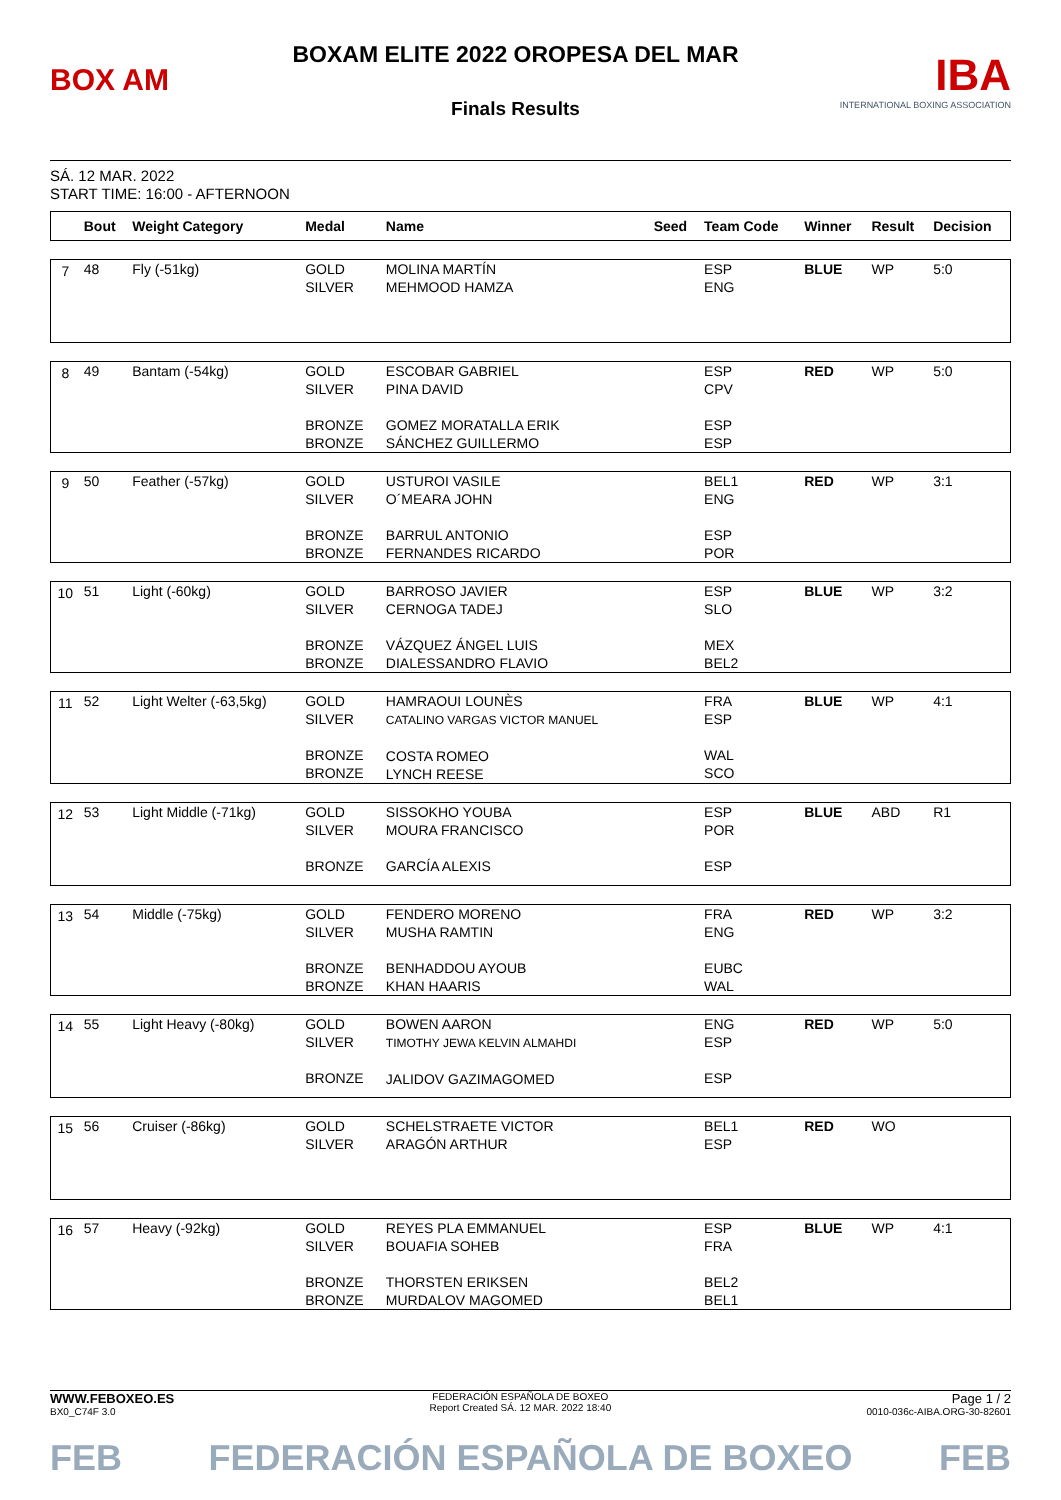BOX AM
BOXAM ELITE 2022 OROPESA DEL MAR
Finals Results
IBA
INTERNATIONAL BOXING ASSOCIATION
SÁ. 12 MAR. 2022
START TIME: 16:00 - AFTERNOON
| | Bout | Weight Category | Medal | Name | Seed | Team Code | Winner | Result | Decision |
| --- | --- | --- | --- | --- | --- | --- | --- | --- | --- |
| 7 | 48 | Fly (-51kg) | GOLD SILVER | MOLINA MARTÍN MEHMOOD HAMZA | | ESP ENG | BLUE | WP | 5:0 |
| 8 | 49 | Bantam (-54kg) | GOLD SILVER BRONZE BRONZE | ESCOBAR GABRIEL PINA DAVID GOMEZ MORATALLA ERIK SÁNCHEZ GUILLERMO | | ESP CPV ESP ESP | RED | WP | 5:0 |
| 9 | 50 | Feather (-57kg) | GOLD SILVER BRONZE BRONZE | USTUROI VASILE O´MEARA JOHN BARRUL ANTONIO FERNANDES RICARDO | | BEL1 ENG ESP POR | RED | WP | 3:1 |
| 10 | 51 | Light (-60kg) | GOLD SILVER BRONZE BRONZE | BARROSO JAVIER CERNOGA TADEJ VÁZQUEZ ÁNGEL LUIS DIALESSANDRO FLAVIO | | ESP SLO MEX BEL2 | BLUE | WP | 3:2 |
| 11 | 52 | Light Welter (-63,5kg) | GOLD SILVER BRONZE BRONZE | HAMRAOUI LOUNÈS CATALINO VARGAS VICTOR MANUEL COSTA ROMEO LYNCH REESE | | FRA ESP WAL SCO | BLUE | WP | 4:1 |
| 12 | 53 | Light Middle (-71kg) | GOLD SILVER BRONZE | SISSOKHO YOUBA MOURA FRANCISCO GARCÍA ALEXIS | | ESP POR ESP | BLUE | ABD | R1 |
| 13 | 54 | Middle (-75kg) | GOLD SILVER BRONZE BRONZE | FENDERO MORENO MUSHA RAMTIN BENHADDOU AYOUB KHAN HAARIS | | FRA ENG EUBC WAL | RED | WP | 3:2 |
| 14 | 55 | Light Heavy (-80kg) | GOLD SILVER BRONZE | BOWEN AARON TIMOTHY JEWA KELVIN ALMAHDI JALIDOV GAZIMAGOMED | | ENG ESP ESP | RED | WP | 5:0 |
| 15 | 56 | Cruiser (-86kg) | GOLD SILVER | SCHELSTRAETE VICTOR ARAGÓN ARTHUR | | BEL1 ESP | RED | WO | |
| 16 | 57 | Heavy (-92kg) | GOLD SILVER BRONZE BRONZE | REYES PLA EMMANUEL BOUAFIA SOHEB THORSTEN ERIKSEN MURDALOV MAGOMED | | ESP FRA BEL2 BEL1 | BLUE | WP | 4:1 |
WWW.FEBOXEO.ES
BX0_C74F 3.0
FEDERACIÓN ESPAÑOLA DE BOXEO
Report Created SÁ. 12 MAR. 2022 18:40
Page 1 / 2
0010-036c-AIBA.ORG-30-82601
FEB FEDERACIÓN ESPAÑOLA DE BOXEO FEB